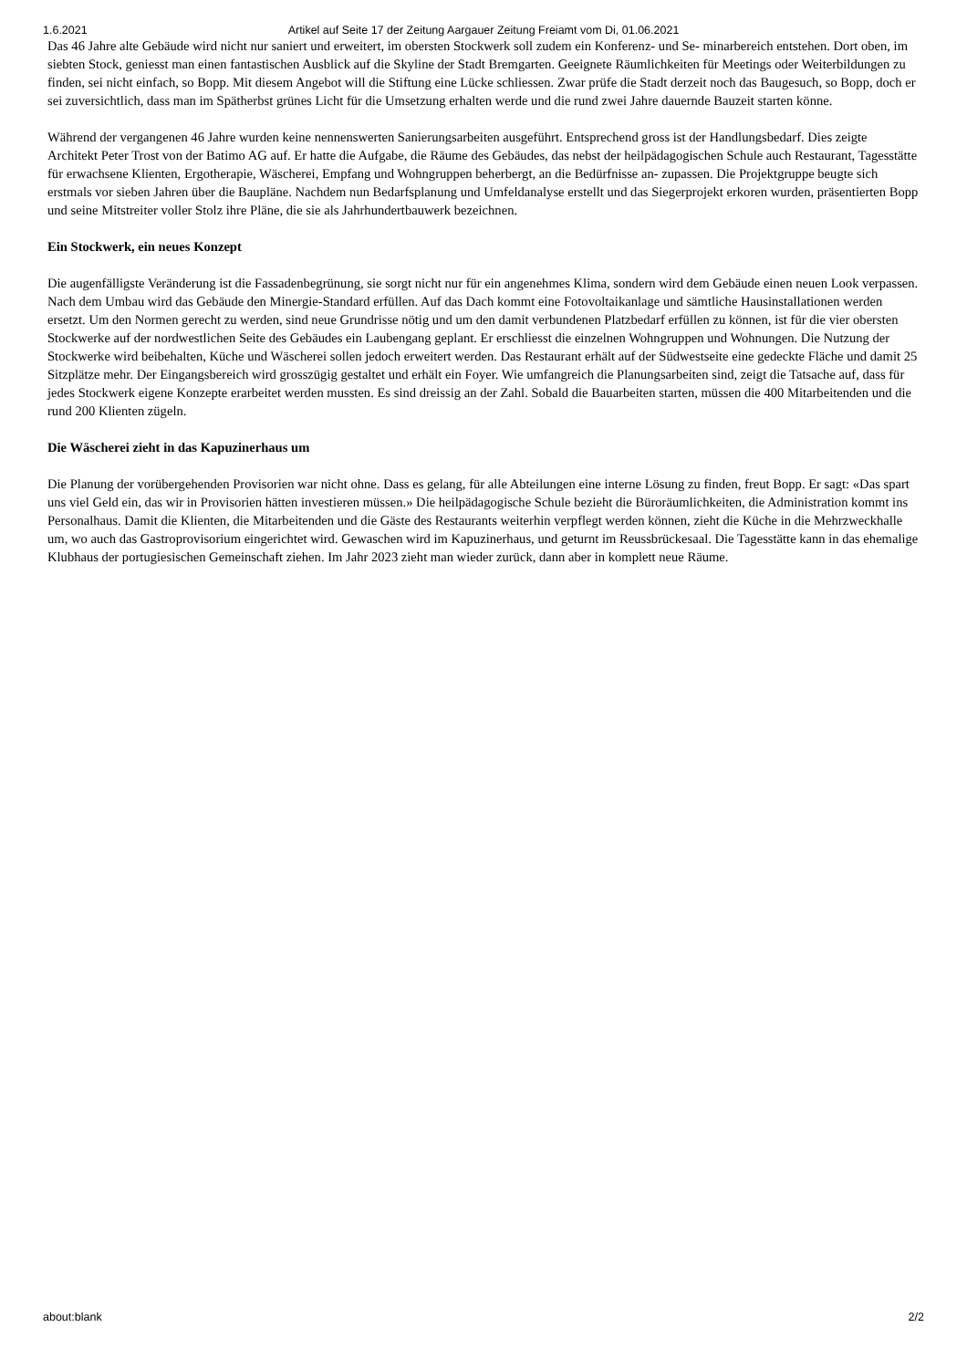1.6.2021 Artikel auf Seite 17 der Zeitung Aargauer Zeitung Freiamt vom Di, 01.06.2021
Das 46 Jahre alte Gebäude wird nicht nur saniert und erweitert, im obersten Stockwerk soll zudem ein Konferenz- und Se- minarbereich entstehen. Dort oben, im siebten Stock, geniesst man einen fantastischen Ausblick auf die Skyline der Stadt Bremgarten. Geeignete Räumlichkeiten für Meetings oder Weiterbildungen zu finden, sei nicht einfach, so Bopp. Mit diesem Angebot will die Stiftung eine Lücke schliessen. Zwar prüfe die Stadt derzeit noch das Baugesuch, so Bopp, doch er sei zuversichtlich, dass man im Spätherbst grünes Licht für die Umsetzung erhalten werde und die rund zwei Jahre dauernde Bauzeit starten könne.
Während der vergangenen 46 Jahre wurden keine nennenswerten Sanierungsarbeiten ausgeführt. Entsprechend gross ist der Handlungsbedarf. Dies zeigte Architekt Peter Trost von der Batimo AG auf. Er hatte die Aufgabe, die Räume des Gebäudes, das nebst der heilpädagogischen Schule auch Restaurant, Tagesstätte für erwachsene Klienten, Ergotherapie, Wäscherei, Empfang und Wohngruppen beherbergt, an die Bedürfnisse an- zupassen. Die Projektgruppe beugte sich erstmals vor sieben Jahren über die Baupläne. Nachdem nun Bedarfsplanung und Umfeldanalyse erstellt und das Siegerprojekt erkoren wurden, präsentierten Bopp und seine Mitstreiter voller Stolz ihre Pläne, die sie als Jahrhundertbauwerk bezeichnen.
Ein Stockwerk, ein neues Konzept
Die augenfälligste Veränderung ist die Fassadenbegrünung, sie sorgt nicht nur für ein angenehmes Klima, sondern wird dem Gebäude einen neuen Look verpassen. Nach dem Umbau wird das Gebäude den Minergie-Standard erfüllen. Auf das Dach kommt eine Fotovoltaikanlage und sämtliche Hausinstallationen werden ersetzt. Um den Normen gerecht zu werden, sind neue Grundrisse nötig und um den damit verbundenen Platzbedarf erfüllen zu können, ist für die vier obersten Stockwerke auf der nordwestlichen Seite des Gebäudes ein Laubengang geplant. Er erschliesst die einzelnen Wohngruppen und Wohnungen. Die Nutzung der Stockwerke wird beibehalten, Küche und Wäscherei sollen jedoch erweitert werden. Das Restaurant erhält auf der Südwestseite eine gedeckte Fläche und damit 25 Sitzplätze mehr. Der Eingangsbereich wird grosszügig gestaltet und erhält ein Foyer. Wie umfangreich die Planungsarbeiten sind, zeigt die Tatsache auf, dass für jedes Stockwerk eigene Konzepte erarbeitet werden mussten. Es sind dreissig an der Zahl. Sobald die Bauarbeiten starten, müssen die 400 Mitarbeitenden und die rund 200 Klienten zügeln.
Die Wäscherei zieht in das Kapuzinerhaus um
Die Planung der vorübergehenden Provisorien war nicht ohne. Dass es gelang, für alle Abteilungen eine interne Lösung zu finden, freut Bopp. Er sagt: «Das spart uns viel Geld ein, das wir in Provisorien hätten investieren müssen.» Die heilpädagogische Schule bezieht die Büroräumlichkeiten, die Administration kommt ins Personalhaus. Damit die Klienten, die Mitarbeitenden und die Gäste des Restaurants weiterhin verpflegt werden können, zieht die Küche in die Mehrzweckhalle um, wo auch das Gastroprovisorium eingerichtet wird. Gewaschen wird im Kapuzinerhaus, und geturnt im Reussbrückesaal. Die Tagesstätte kann in das ehemalige Klubhaus der portugiesischen Gemeinschaft ziehen. Im Jahr 2023 zieht man wieder zurück, dann aber in komplett neue Räume.
about:blank 2/2